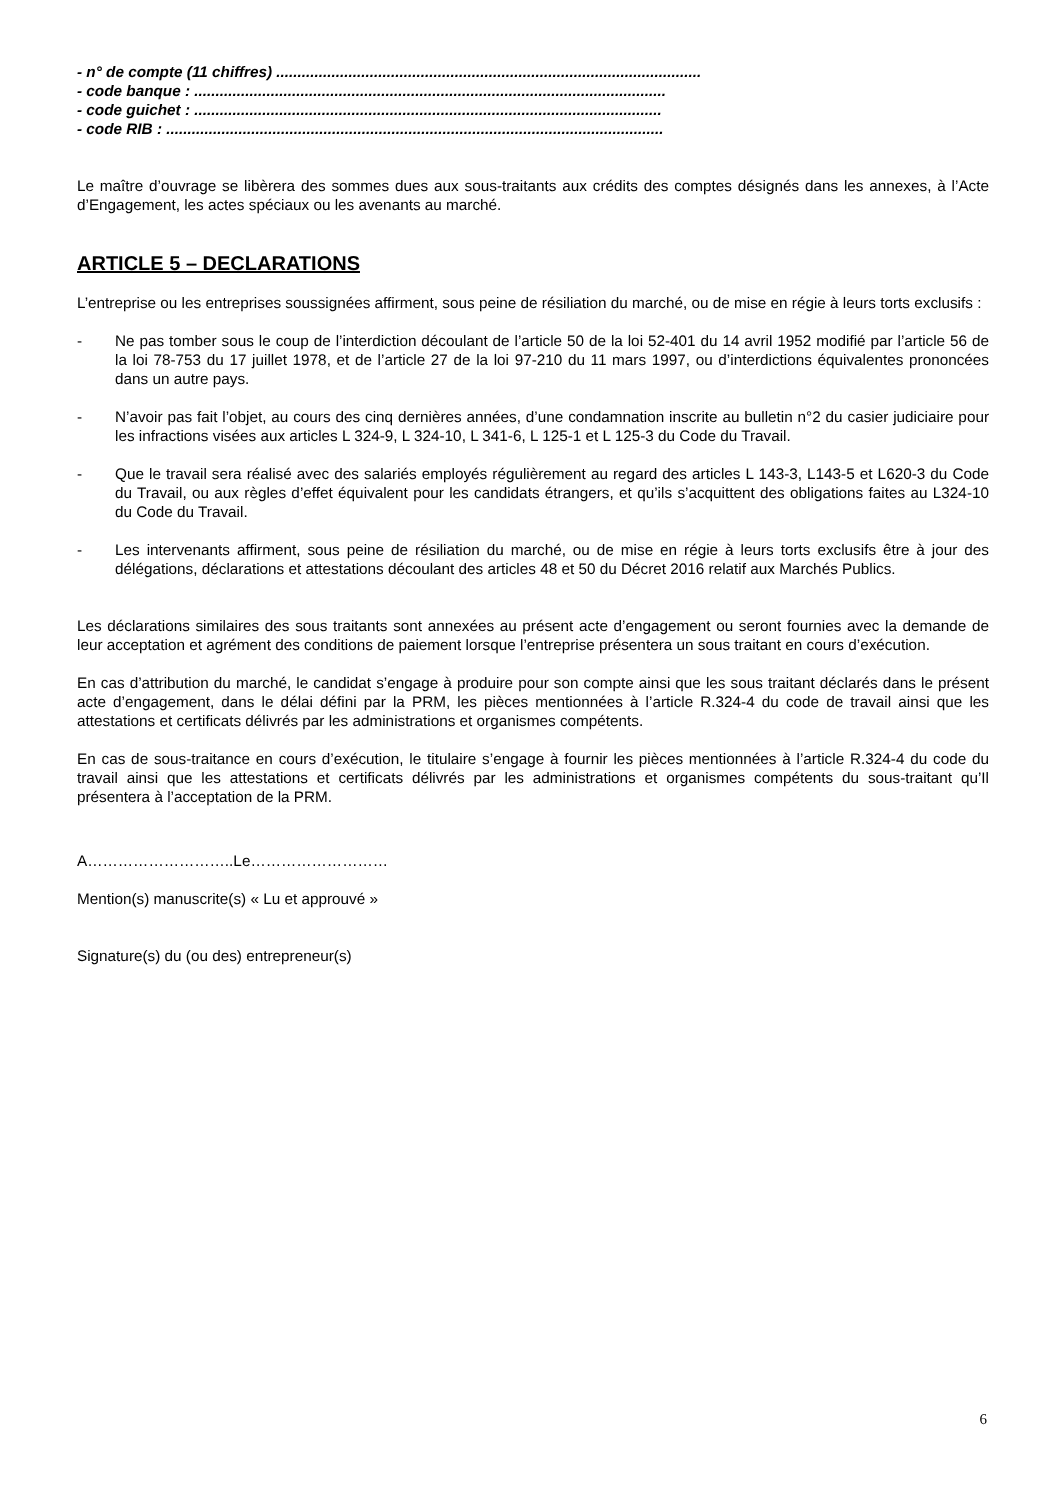- n° de compte (11 chiffres) ....................................................................................................
- code banque : ...............................................................................................................
- code guichet : ..............................................................................................................
- code RIB : .....................................................................................................................
Le maître d’ouvrage se libèrera des sommes dues aux sous-traitants aux crédits des comptes désignés dans les annexes, à l’Acte d’Engagement, les actes spéciaux ou les avenants au marché.
ARTICLE 5 – DECLARATIONS
L’entreprise ou les entreprises soussignées affirment, sous peine de résiliation du marché, ou de mise en régie à leurs torts exclusifs :
- Ne pas tomber sous le coup de l’interdiction découlant de l’article 50 de la loi 52-401 du 14 avril 1952 modifié par l’article 56 de la loi 78-753 du 17 juillet 1978, et de l’article 27 de la loi 97-210 du 11 mars 1997, ou d’interdictions équivalentes prononcées dans un autre pays.
- N’avoir pas fait l’objet, au cours des cinq dernières années, d’une condamnation inscrite au bulletin n°2 du casier judiciaire pour les infractions visées aux articles L 324-9, L 324-10, L 341-6, L 125-1 et L 125-3 du Code du Travail.
- Que le travail sera réalisé avec des salariés employés régulièrement au regard des articles L 143-3, L143-5 et L620-3 du Code du Travail, ou aux règles d’effet équivalent pour les candidats étrangers, et qu’ils s’acquittent des obligations faites au L324-10 du Code du Travail.
- Les intervenants affirment, sous peine de résiliation du marché, ou de mise en régie à leurs torts exclusifs être à jour des délégations, déclarations et attestations découlant des articles 48 et 50 du Décret 2016 relatif aux Marchés Publics.
Les déclarations similaires des sous traitants sont annexées au présent acte d’engagement ou seront fournies avec la demande de leur acceptation et agrément des conditions de paiement lorsque l’entreprise présentera un sous traitant en cours d’exécution.
En cas d’attribution du marché, le candidat s’engage à produire pour son compte ainsi que les sous traitant déclarés dans le présent acte d’engagement, dans le délai défini par la PRM, les pièces mentionnées à l’article R.324-4 du code de travail ainsi que les attestations et certificats délivrés par les administrations et organismes compétents.
En cas de sous-traitance en cours d’exécution, le titulaire s’engage à fournir les pièces mentionnées à l’article R.324-4 du code du travail ainsi que les attestations et certificats délivrés par les administrations et organismes compétents du sous-traitant qu’Il présentera à l’acceptation de la PRM.
A………………………..Le………………………
Mention(s) manuscrite(s) « Lu et approuvé »
Signature(s) du (ou des) entrepreneur(s)
6